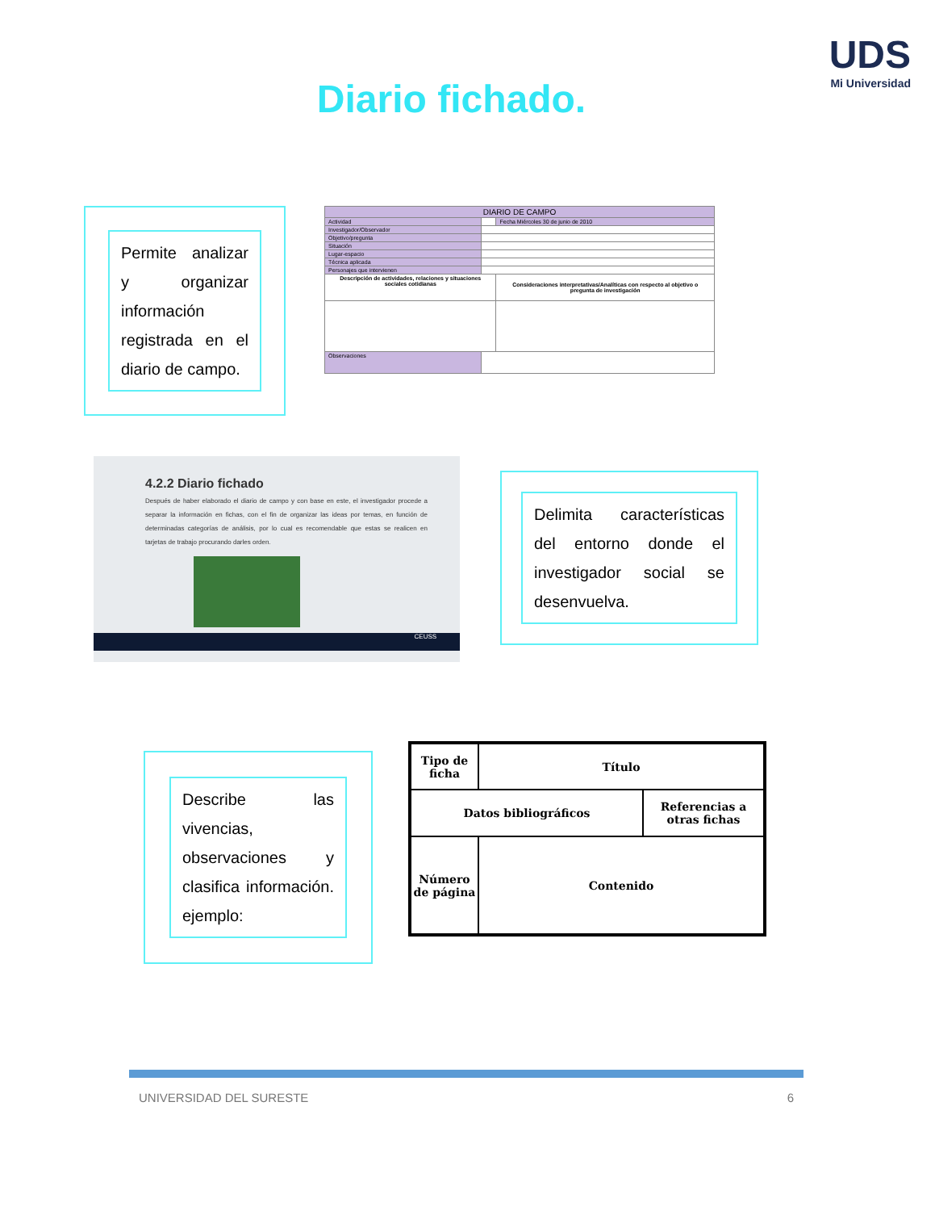UDS
Mi Universidad
Diario fichado.
Permite analizar y organizar información registrada en el diario de campo.
| DIARIO DE CAMPO | | |
| Actividad | | Fecha Miércoles 30 de junio de 2010 |
| Investigador/Observador | | |
| Objetivo/pregunta | | |
| Situación | | |
| Lugar-espacio | | |
| Técnica aplicada | | |
| Personajes que intervienen | | |
| Descripción de actividades, relaciones y situaciones sociales cotidianas | | Consideraciones interpretativas/Analíticas con respecto al objetivo o pregunta de investigación |
| Observaciones | | |
4.2.2 Diario fichado
Después de haber elaborado el diario de campo y con base en este, el investigador procede a separar la información en fichas, con el fin de organizar las ideas por temas, en función de determinadas categorías de análisis, por lo cual es recomendable que estas se realicen en tarjetas de trabajo procurando darles orden.
CEUSS
Delimita características del entorno donde el investigador social se desenvuelva.
Describe las vivencias, observaciones y clasifica información. ejemplo:
| Tipo de ficha | Título | |
| Datos bibliográficos | | Referencias a otras fichas |
| Número de página | Contenido | |
UNIVERSIDAD DEL SURESTE 6